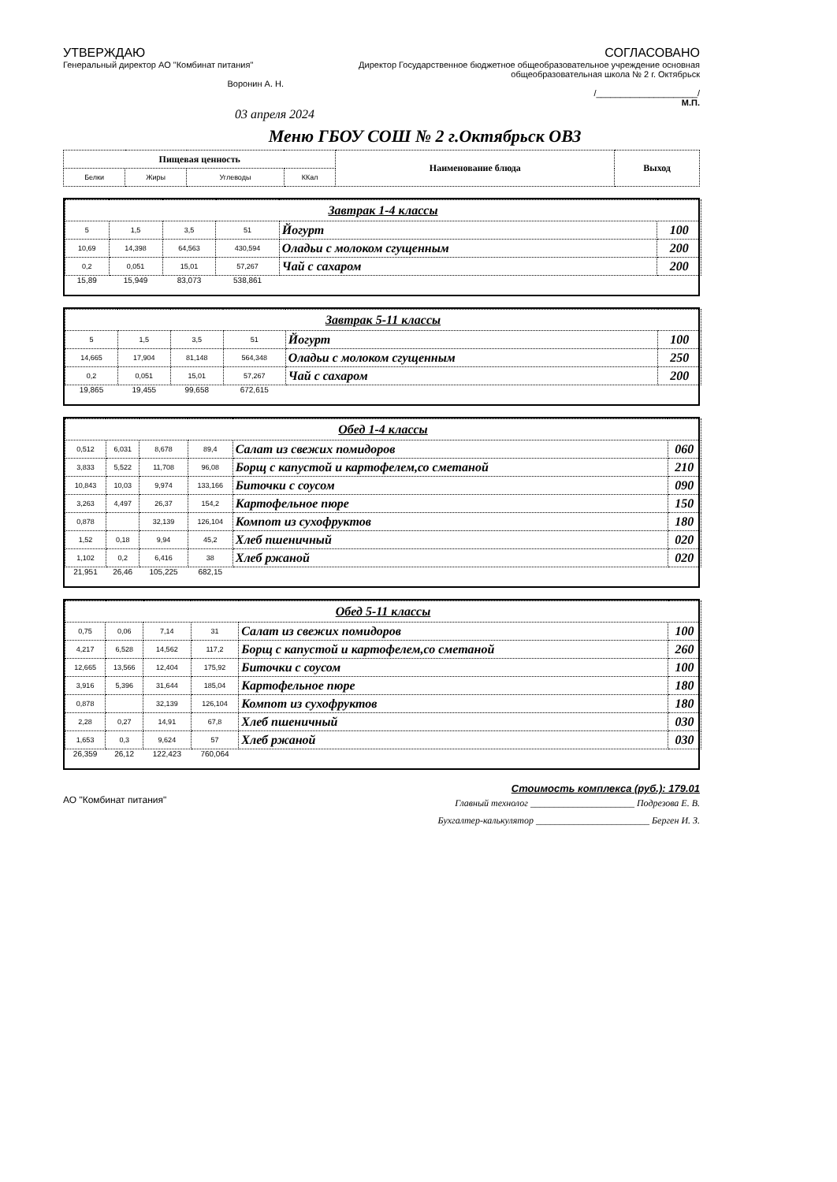УТВЕРЖДАЮ
Генеральный директор АО "Комбинат питания"
Воронин А. Н.
СОГЛАСОВАНО
Директор Государственное бюджетное общеобразовательное учреждение основная общеобразовательная школа № 2 г. Октябрьск
/_____________________/
М.П.
03 апреля 2024
Меню ГБОУ СОШ № 2 г.Октябрьск ОВЗ
| Пищевая ценность | | | | Наименование блюда | Выход |
| --- | --- | --- | --- | --- | --- |
| Белки | Жиры | Углеводы | ККал | | |
| Завтрак 1-4 классы | | | | | |
| 5 | 1,5 | 3,5 | 51 | Йогурт | 100 |
| 10,69 | 14,398 | 64,563 | 430,594 | Оладьи с молоком сгущенным | 200 |
| 0,2 | 0,051 | 15,01 | 57,267 | Чай с сахаром | 200 |
| 15,89 | 15,949 | 83,073 | 538,861 | | |
| Завтрак 5-11 классы | | | | | |
| 5 | 1,5 | 3,5 | 51 | Йогурт | 100 |
| 14,665 | 17,904 | 81,148 | 564,348 | Оладьи с молоком сгущенным | 250 |
| 0,2 | 0,051 | 15,01 | 57,267 | Чай с сахаром | 200 |
| 19,865 | 19,455 | 99,658 | 672,615 | | |
| Обед 1-4 классы | | | | | |
| 0,512 | 6,031 | 8,678 | 89,4 | Салат из свежих помидоров | 060 |
| 3,833 | 5,522 | 11,708 | 96,08 | Борщ с капустой и картофелем,со сметаной | 210 |
| 10,843 | 10,03 | 9,974 | 133,166 | Биточки с соусом | 090 |
| 3,263 | 4,497 | 26,37 | 154,2 | Картофельное пюре | 150 |
| 0,878 | | 32,139 | 126,104 | Компот из сухофруктов | 180 |
| 1,52 | 0,18 | 9,94 | 45,2 | Хлеб пшеничный | 020 |
| 1,102 | 0,2 | 6,416 | 38 | Хлеб ржаной | 020 |
| 21,951 | 26,46 | 105,225 | 682,15 | | |
| Обед 5-11 классы | | | | | |
| 0,75 | 0,06 | 7,14 | 31 | Салат из свежих помидоров | 100 |
| 4,217 | 6,528 | 14,562 | 117,2 | Борщ с капустой и картофелем,со сметаной | 260 |
| 12,665 | 13,566 | 12,404 | 175,92 | Биточки с соусом | 100 |
| 3,916 | 5,396 | 31,644 | 185,04 | Картофельное пюре | 180 |
| 0,878 | | 32,139 | 126,104 | Компот из сухофруктов | 180 |
| 2,28 | 0,27 | 14,91 | 67,8 | Хлеб пшеничный | 030 |
| 1,653 | 0,3 | 9,624 | 57 | Хлеб ржаной | 030 |
| 26,359 | 26,12 | 122,423 | 760,064 | | |
Стоимость комплекса (руб.): 179.01
АО "Комбинат питания"
Главный технолог ______________________ Подрезова Е. В.
Бухгалтер-калькулятор ________________________ Берген И. З.